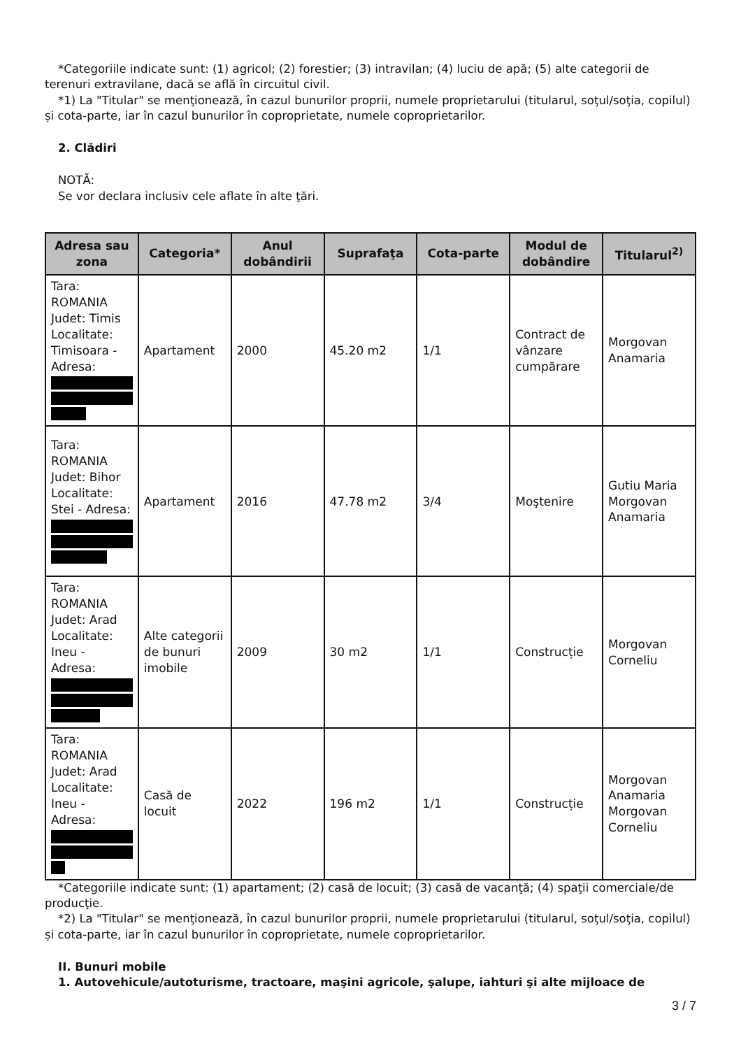*Categoriile indicate sunt: (1) agricol; (2) forestier; (3) intravilan; (4) luciu de apă; (5) alte categorii de terenuri extravilane, dacă se află în circuitul civil.
*1) La "Titular" se menţionează, în cazul bunurilor proprii, numele proprietarului (titularul, soţul/soţia, copilul) și cota-parte, iar în cazul bunurilor în coproprietate, numele coproprietarilor.
2. Clădiri
NOTĂ:
Se vor declara inclusiv cele aflate în alte ţări.
| Adresa sau zona | Categoria* | Anul dobândirii | Suprafaţa | Cota-parte | Modul de dobândire | Titularul<sup>2)</sup> |
| --- | --- | --- | --- | --- | --- | --- |
| Tara: ROMANIA Judet: Timis Localitate: Timisoara - Adresa: | Apartament | 2000 | 45.20 m2 | 1/1 | Contract de vânzare cumpărare | Morgovan Anamaria |
| Tara: ROMANIA Judet: Bihor Localitate: Stei - Adresa: | Apartament | 2016 | 47.78 m2 | 3/4 | Moştenire | Gutiu Maria Morgovan Anamaria |
| Tara: ROMANIA Judet: Arad Localitate: Ineu - Adresa: | Alte categorii de bunuri imobile | 2009 | 30 m2 | 1/1 | Construcție | Morgovan Corneliu |
| Tara: ROMANIA Judet: Arad Localitate: Ineu - Adresa: | Casă de locuit | 2022 | 196 m2 | 1/1 | Construcție | Morgovan Anamaria Morgovan Corneliu |
*Categoriile indicate sunt: (1) apartament; (2) casă de locuit; (3) casă de vacanţă; (4) spaţii comerciale/de producţie.
*2) La "Titular" se menţionează, în cazul bunurilor proprii, numele proprietarului (titularul, soţul/soţia, copilul) și cota-parte, iar în cazul bunurilor în coproprietate, numele coproprietarilor.
II. Bunuri mobile
1. Autovehicule/autoturisme, tractoare, maşini agricole, şalupe, iahturi şi alte mijloace de
3 / 7